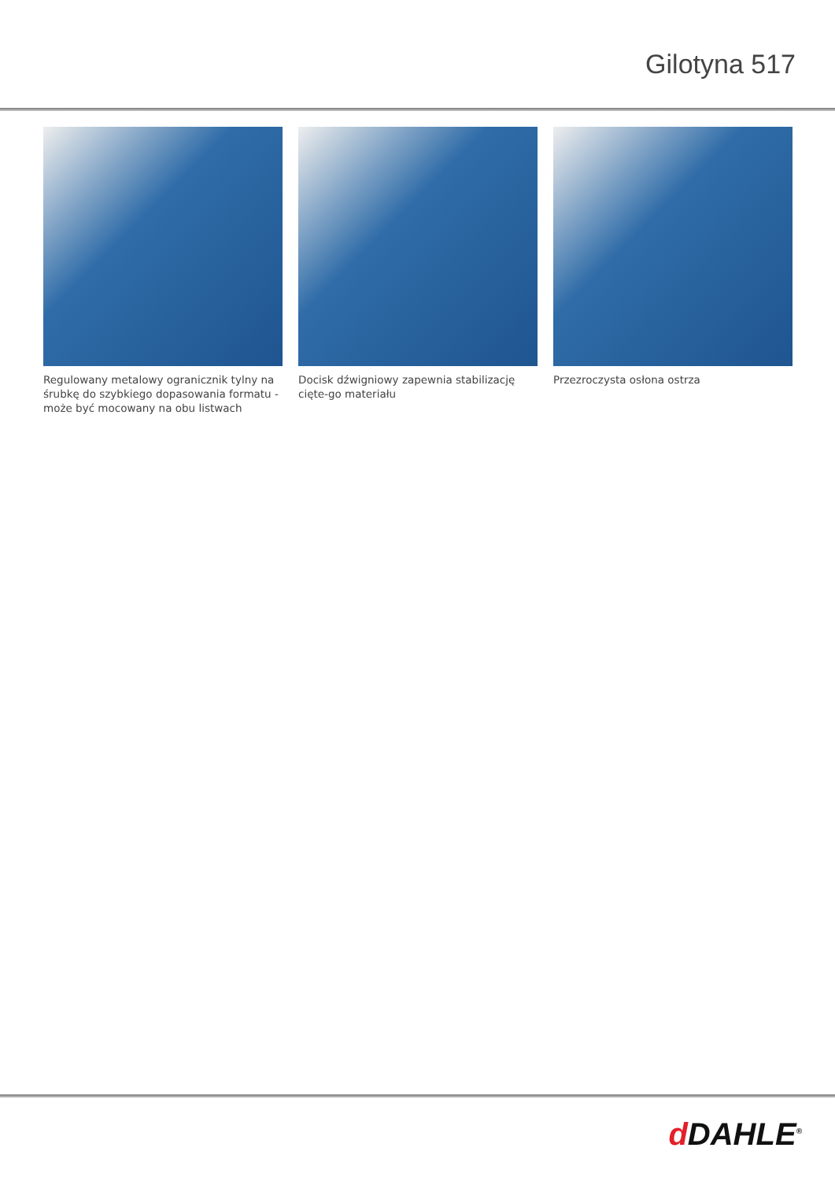Gilotyna 517
Regulowany metalowy ogranicznik tylny na śrubkę do szybkiego dopasowania formatu - może być mocowany na obu listwach
Docisk dźwigniowy zapewnia stabilizację cięte-go materiału
Przezroczysta osłona ostrza
d DAHLE<sup>®</sup>